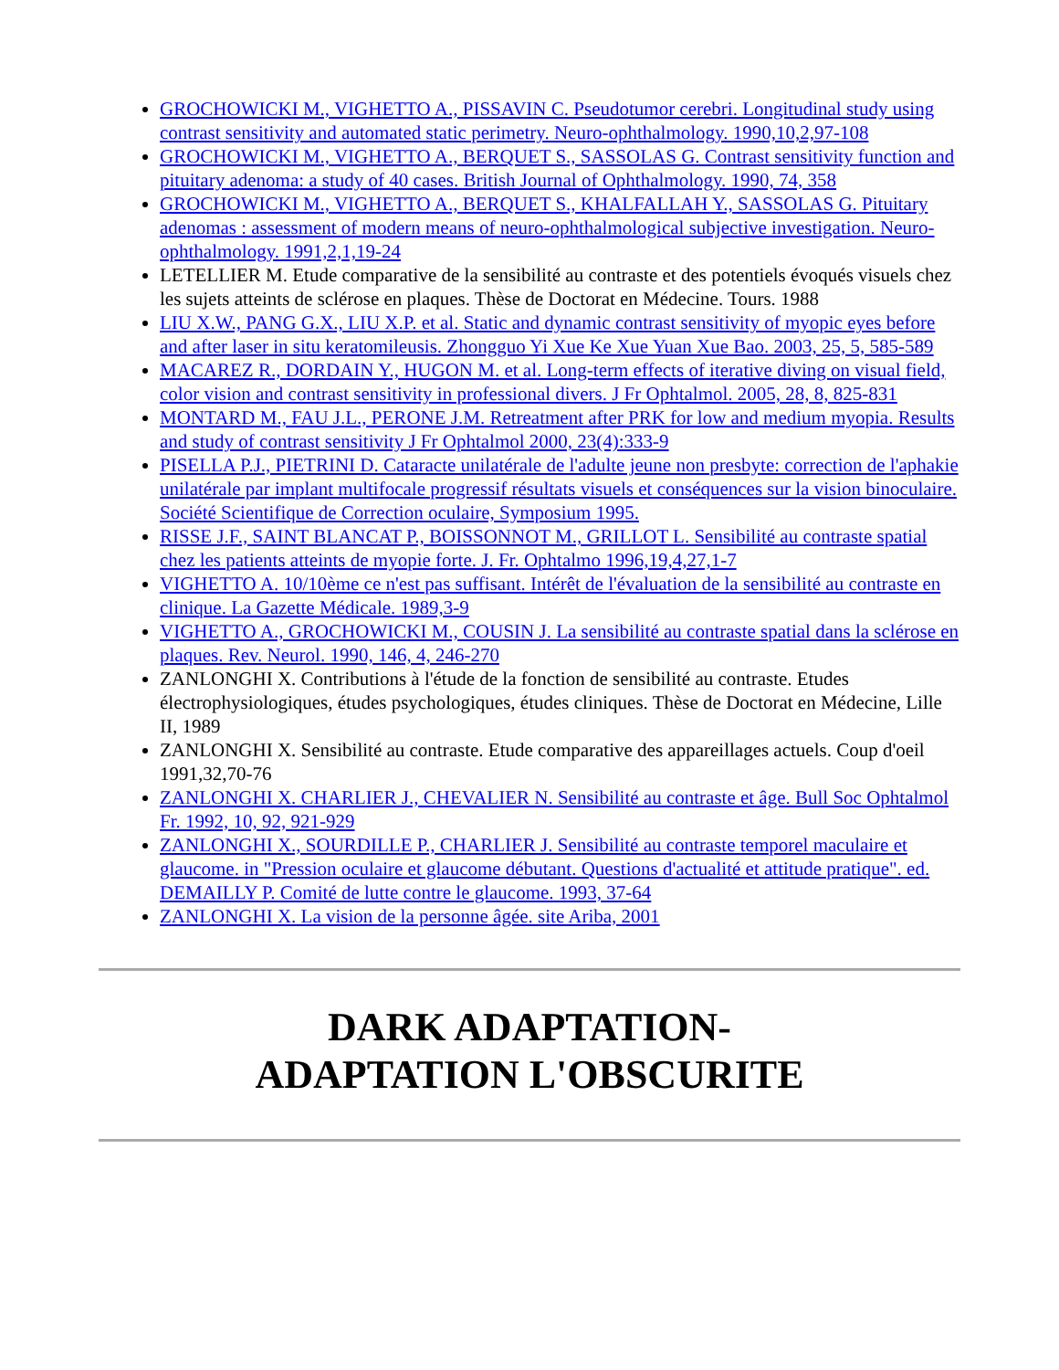GROCHOWICKI M., VIGHETTO A., PISSAVIN C. Pseudotumor cerebri. Longitudinal study using contrast sensitivity and automated static perimetry. Neuro-ophthalmology. 1990,10,2,97-108
GROCHOWICKI M., VIGHETTO A., BERQUET S., SASSOLAS G. Contrast sensitivity function and pituitary adenoma: a study of 40 cases. British Journal of Ophthalmology. 1990, 74, 358
GROCHOWICKI M., VIGHETTO A., BERQUET S., KHALFALLAH Y., SASSOLAS G. Pituitary adenomas : assessment of modern means of neuro-ophthalmological subjective investigation. Neuro-ophthalmology. 1991,2,1,19-24
LETELLIER M. Etude comparative de la sensibilité au contraste et des potentiels évoqués visuels chez les sujets atteints de sclérose en plaques. Thèse de Doctorat en Médecine. Tours. 1988
LIU X.W., PANG G.X., LIU X.P. et al. Static and dynamic contrast sensitivity of myopic eyes before and after laser in situ keratomileusis. Zhongguo Yi Xue Ke Xue Yuan Xue Bao. 2003, 25, 5, 585-589
MACAREZ R., DORDAIN Y., HUGON M. et al. Long-term effects of iterative diving on visual field, color vision and contrast sensitivity in professional divers. J Fr Ophtalmol. 2005, 28, 8, 825-831
MONTARD M., FAU J.L., PERONE J.M. Retreatment after PRK for low and medium myopia. Results and study of contrast sensitivity J Fr Ophtalmol 2000, 23(4):333-9
PISELLA P.J., PIETRINI D. Cataracte unilatérale de l'adulte jeune non presbyte: correction de l'aphakie unilatérale par implant multifocale progressif résultats visuels et conséquences sur la vision binoculaire. Société Scientifique de Correction oculaire, Symposium 1995.
RISSE J.F., SAINT BLANCAT P., BOISSONNOT M., GRILLOT L. Sensibilité au contraste spatial chez les patients atteints de myopie forte. J. Fr. Ophtalmo 1996,19,4,27,1-7
VIGHETTO A. 10/10ème ce n'est pas suffisant. Intérêt de l'évaluation de la sensibilité au contraste en clinique. La Gazette Médicale. 1989,3-9
VIGHETTO A., GROCHOWICKI M., COUSIN J. La sensibilité au contraste spatial dans la sclérose en plaques. Rev. Neurol. 1990, 146, 4, 246-270
ZANLONGHI X. Contributions à l'étude de la fonction de sensibilité au contraste. Etudes électrophysiologiques, études psychologiques, études cliniques. Thèse de Doctorat en Médecine, Lille II, 1989
ZANLONGHI X. Sensibilité au contraste. Etude comparative des appareillages actuels. Coup d'oeil 1991,32,70-76
ZANLONGHI X. CHARLIER J., CHEVALIER N. Sensibilité au contraste et âge. Bull Soc Ophtalmol Fr. 1992, 10, 92, 921-929
ZANLONGHI X., SOURDILLE P., CHARLIER J. Sensibilité au contraste temporel maculaire et glaucome. in "Pression oculaire et glaucome débutant. Questions d'actualité et attitude pratique". ed. DEMAILLY P. Comité de lutte contre le glaucome. 1993, 37-64
ZANLONGHI X. La vision de la personne âgée. site Ariba, 2001
DARK ADAPTATION-
ADAPTATION L'OBSCURITE